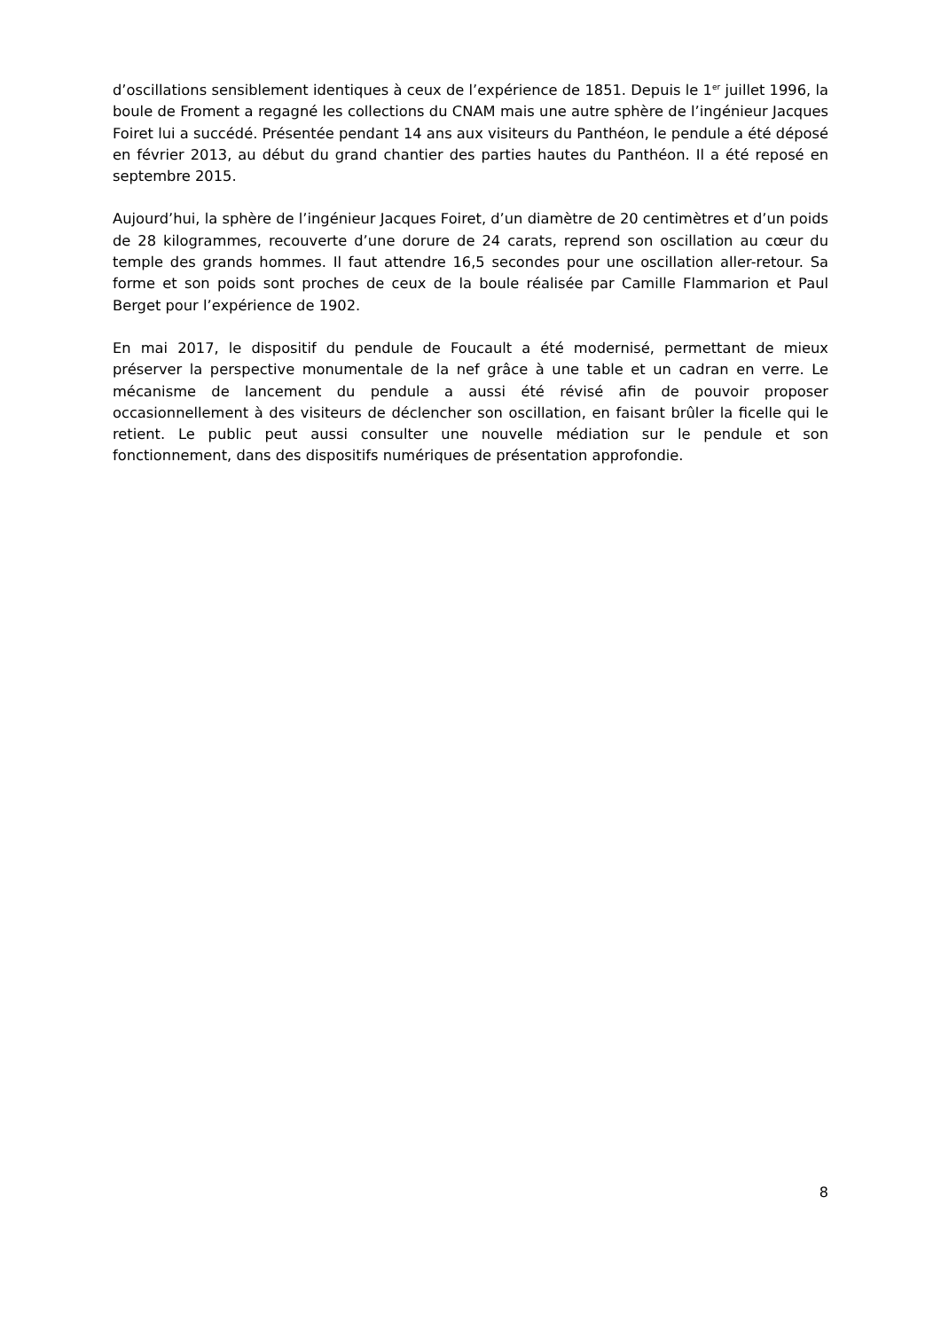d’oscillations sensiblement identiques à ceux de l’expérience de 1851. Depuis le 1<sup>er</sup> juillet 1996, la boule de Froment a regagné les collections du CNAM mais une autre sphère de l’ingénieur Jacques Foiret lui a succédé. Présentée pendant 14 ans aux visiteurs du Panthéon, le pendule a été déposé en février 2013, au début du grand chantier des parties hautes du Panthéon. Il a été reposé en septembre 2015.
Aujourd’hui, la sphère de l’ingénieur Jacques Foiret, d’un diamètre de 20 centimètres et d’un poids de 28 kilogrammes, recouverte d’une dorure de 24 carats, reprend son oscillation au cœur du temple des grands hommes. Il faut attendre 16,5 secondes pour une oscillation aller-retour. Sa forme et son poids sont proches de ceux de la boule réalisée par Camille Flammarion et Paul Berget pour l’expérience de 1902.
En mai 2017, le dispositif du pendule de Foucault a été modernisé, permettant de mieux préserver la perspective monumentale de la nef grâce à une table et un cadran en verre. Le mécanisme de lancement du pendule a aussi été révisé afin de pouvoir proposer occasionnellement à des visiteurs de déclencher son oscillation, en faisant brûler la ficelle qui le retient. Le public peut aussi consulter une nouvelle médiation sur le pendule et son fonctionnement, dans des dispositifs numériques de présentation approfondie.
8